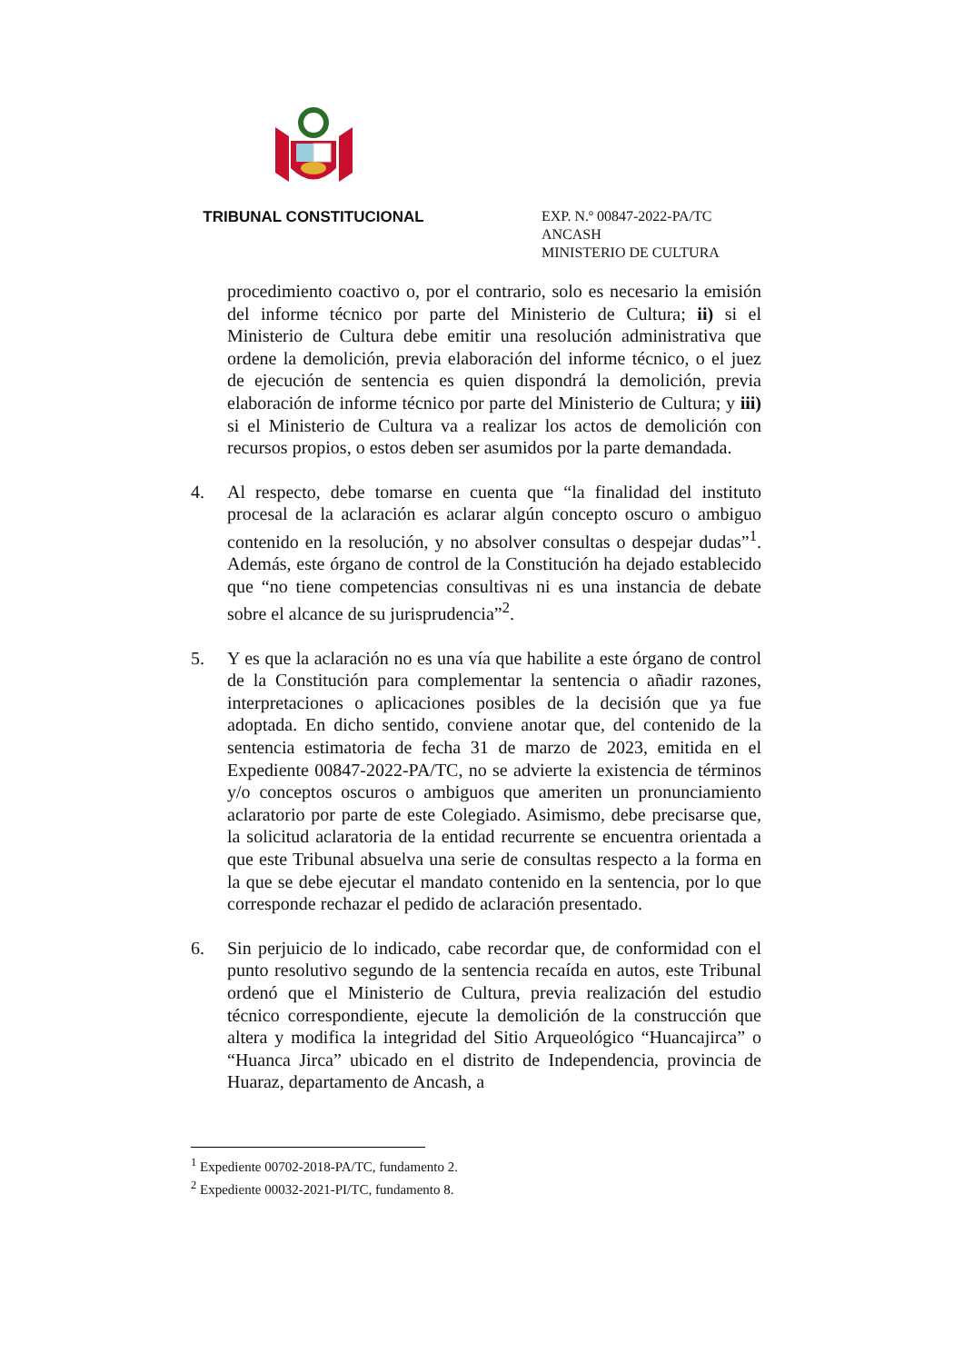TRIBUNAL CONSTITUCIONAL
EXP. N.º 00847-2022-PA/TC
ANCASH
MINISTERIO DE CULTURA
procedimiento coactivo o, por el contrario, solo es necesario la emisión del informe técnico por parte del Ministerio de Cultura; ii) si el Ministerio de Cultura debe emitir una resolución administrativa que ordene la demolición, previa elaboración del informe técnico, o el juez de ejecución de sentencia es quien dispondrá la demolición, previa elaboración de informe técnico por parte del Ministerio de Cultura; y iii) si el Ministerio de Cultura va a realizar los actos de demolición con recursos propios, o estos deben ser asumidos por la parte demandada.
4. Al respecto, debe tomarse en cuenta que “la finalidad del instituto procesal de la aclaración es aclarar algún concepto oscuro o ambiguo contenido en la resolución, y no absolver consultas o despejar dudas”<sup>1</sup>. Además, este órgano de control de la Constitución ha dejado establecido que “no tiene competencias consultivas ni es una instancia de debate sobre el alcance de su jurisprudencia”<sup>2</sup>.
5. Y es que la aclaración no es una vía que habilite a este órgano de control de la Constitución para complementar la sentencia o añadir razones, interpretaciones o aplicaciones posibles de la decisión que ya fue adoptada. En dicho sentido, conviene anotar que, del contenido de la sentencia estimatoria de fecha 31 de marzo de 2023, emitida en el Expediente 00847-2022-PA/TC, no se advierte la existencia de términos y/o conceptos oscuros o ambiguos que ameriten un pronunciamiento aclaratorio por parte de este Colegiado. Asimismo, debe precisarse que, la solicitud aclaratoria de la entidad recurrente se encuentra orientada a que este Tribunal absuelva una serie de consultas respecto a la forma en la que se debe ejecutar el mandato contenido en la sentencia, por lo que corresponde rechazar el pedido de aclaración presentado.
6. Sin perjuicio de lo indicado, cabe recordar que, de conformidad con el punto resolutivo segundo de la sentencia recaída en autos, este Tribunal ordenó que el Ministerio de Cultura, previa realización del estudio técnico correspondiente, ejecute la demolición de la construcción que altera y modifica la integridad del Sitio Arqueológico “Huancajirca” o “Huanca Jirca” ubicado en el distrito de Independencia, provincia de Huaraz, departamento de Ancash, a
<sup>1</sup> Expediente 00702-2018-PA/TC, fundamento 2.
<sup>2</sup> Expediente 00032-2021-PI/TC, fundamento 8.